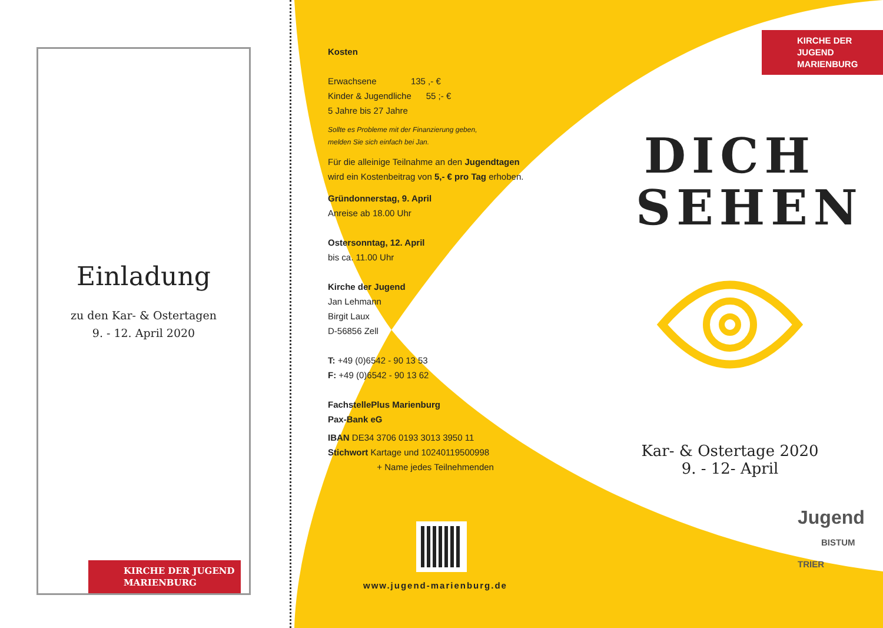Einladung
zu den Kar- & Ostertagen
9. - 12. April 2020
KIRCHE DER JUGEND
MARIENBURG
Kosten
Erwachsene 135 ,- €
Kinder & Jugendliche 55 ;- €
5 Jahre bis 27 Jahre
Sollte es Probleme mit der Finanzierung geben,
melden Sie sich einfach bei Jan.
Für die alleinige Teilnahme an den Jugendtagen
wird ein Kostenbeitrag von 5,- € pro Tag erhoben.
Gründonnerstag, 9. April
Anreise ab 18.00 Uhr
Ostersonntag, 12. April
bis ca. 11.00 Uhr
Kirche der Jugend
Jan Lehmann
Birgit Laux
D-56856 Zell
T: +49 (0)6542 - 90 13 53
F: +49 (0)6542 - 90 13 62
FachstellePlus Marienburg
Pax-Bank eG
IBAN DE34 3706 0193 3013 3950 11
Stichwort Kartage und 10240119500998
+ Name jedes Teilnehmenden
www.jugend-marienburg.de
KIRCHE DER JUGEND
MARIENBURG
DICH
SEHEN
Kar- & Ostertage 2020
9. - 12- April
Jugend
BISTUM TRIER